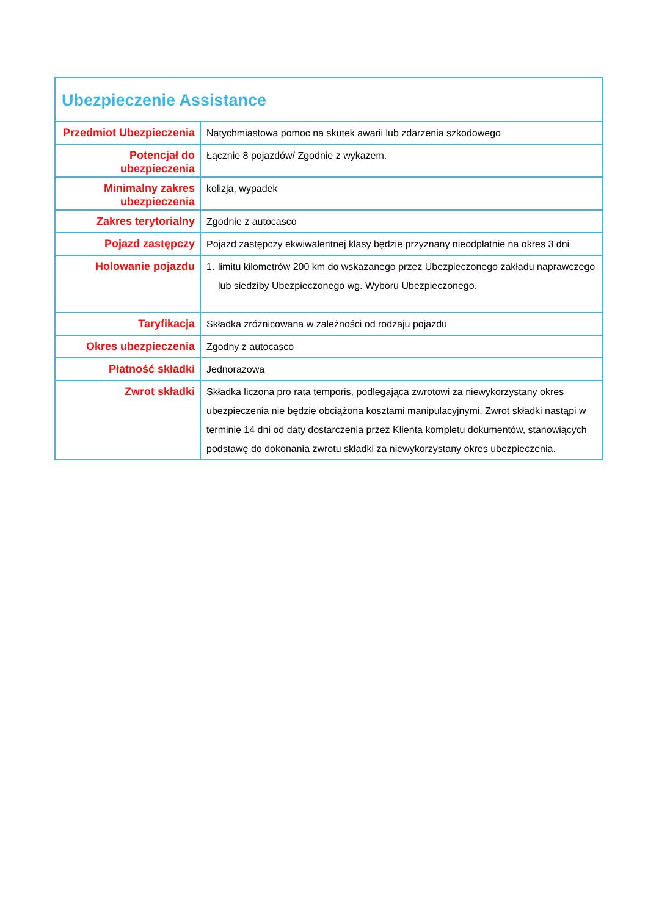| Ubezpieczenie Assistance | |
| Przedmiot Ubezpieczenia | Natychmiastowa pomoc na skutek awarii lub zdarzenia szkodowego |
| Potencjał do ubezpieczenia | Łącznie 8 pojazdów/ Zgodnie z wykazem. |
| Minimalny zakres ubezpieczenia | kolizja, wypadek |
| Zakres terytorialny | Zgodnie z autocasco |
| Pojazd zastępczy | Pojazd zastępczy ekwiwalentnej klasy będzie przyznany nieodpłatnie na okres 3 dni |
| Holowanie pojazdu | 1. limitu kilometrów 200 km do wskazanego przez Ubezpieczonego zakładu naprawczego lub siedziby Ubezpieczonego wg. Wyboru Ubezpieczonego. |
| Taryfikacja | Składka zróżnicowana w zależności od rodzaju pojazdu |
| Okres ubezpieczenia | Zgodny z autocasco |
| Płatność składki | Jednorazowa |
| Zwrot składki | Składka liczona pro rata temporis, podlegająca zwrotowi za niewykorzystany okres ubezpieczenia nie będzie obciążona kosztami manipulacyjnymi. Zwrot składki nastąpi w terminie 14 dni od daty dostarczenia przez Klienta kompletu dokumentów, stanowiących podstawę do dokonania zwrotu składki za niewykorzystany okres ubezpieczenia. |